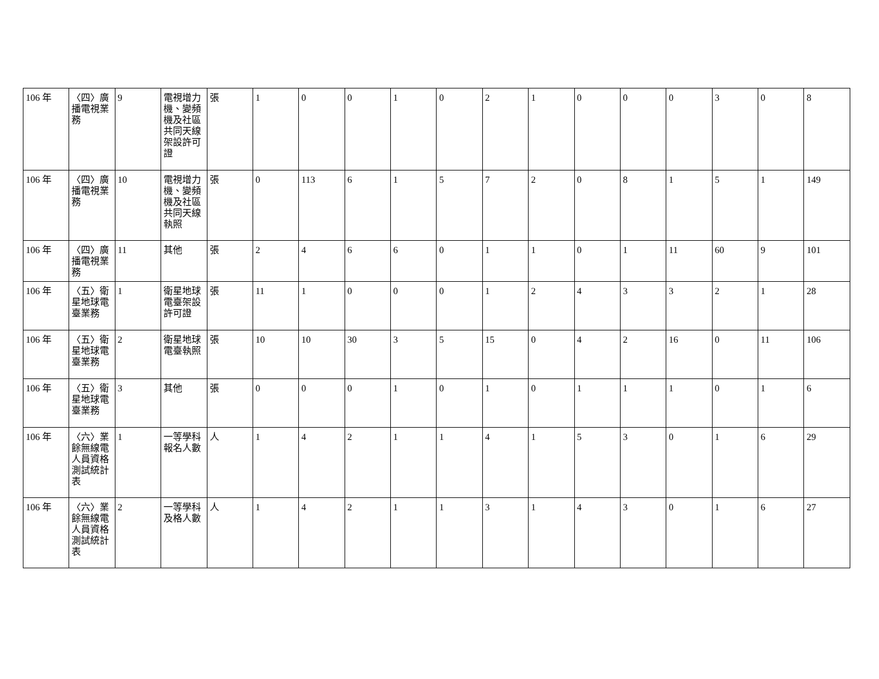| 106 年 | 〈四〉廣播電視業務 | 9 | 電視增力機、變頻機及社區共同天線架設許可證 | 張 | 1 | 0 | 0 | 1 | 0 | 2 | 1 | 0 | 0 | 0 | 3 | 0 | 8 |
| 106 年 | 〈四〉廣播電視業務 | 10 | 電視增力機、變頻機及社區共同天線執照 | 張 | 0 | 113 | 6 | 1 | 5 | 7 | 2 | 0 | 8 | 1 | 5 | 1 | 149 |
| 106 年 | 〈四〉廣播電視業務 | 11 | 其他 | 張 | 2 | 4 | 6 | 6 | 0 | 1 | 1 | 0 | 1 | 11 | 60 | 9 | 101 |
| 106 年 | 〈五〉衛星地球電臺業務 | 1 | 衛星地球電臺架設許可證 | 張 | 11 | 1 | 0 | 0 | 0 | 1 | 2 | 4 | 3 | 3 | 2 | 1 | 28 |
| 106 年 | 〈五〉衛星地球電臺業務 | 2 | 衛星地球電臺執照 | 張 | 10 | 10 | 30 | 3 | 5 | 15 | 0 | 4 | 2 | 16 | 0 | 11 | 106 |
| 106 年 | 〈五〉衛星地球電臺業務 | 3 | 其他 | 張 | 0 | 0 | 0 | 1 | 0 | 1 | 0 | 1 | 1 | 1 | 0 | 1 | 6 |
| 106 年 | 〈六〉業餘無線電人員資格測試統計表 | 1 | 一等學科報名人數 | 人 | 1 | 4 | 2 | 1 | 1 | 4 | 1 | 5 | 3 | 0 | 1 | 6 | 29 |
| 106 年 | 〈六〉業餘無線電人員資格測試統計表 | 2 | 一等學科及格人數 | 人 | 1 | 4 | 2 | 1 | 1 | 3 | 1 | 4 | 3 | 0 | 1 | 6 | 27 |